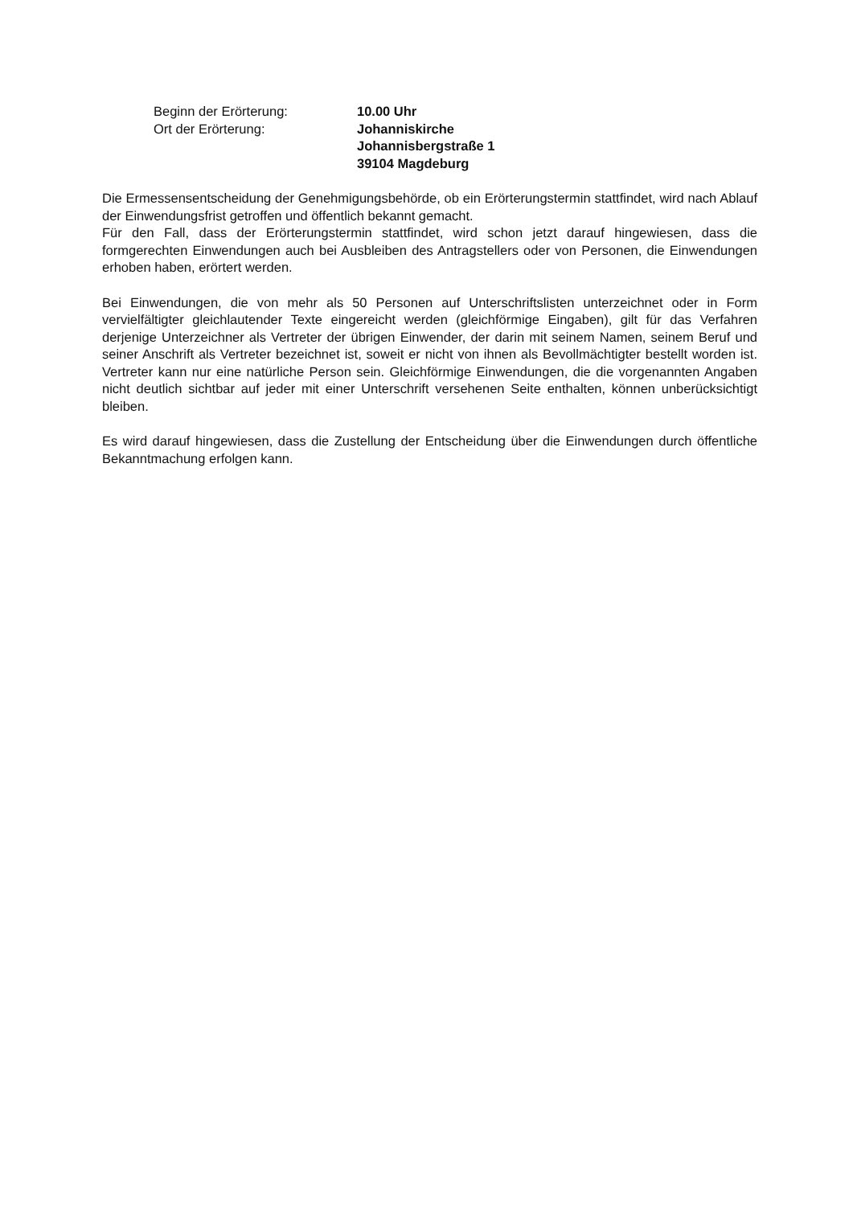Beginn der Erörterung:
10.00 Uhr
Ort der Erörterung:
Johanniskirche
Johannisbergstraße 1
39104 Magdeburg
Die Ermessensentscheidung der Genehmigungsbehörde, ob ein Erörterungstermin stattfindet, wird nach Ablauf der Einwendungsfrist getroffen und öffentlich bekannt gemacht.
Für den Fall, dass der Erörterungstermin stattfindet, wird schon jetzt darauf hingewiesen, dass die formgerechten Einwendungen auch bei Ausbleiben des Antragstellers oder von Personen, die Einwendungen erhoben haben, erörtert werden.
Bei Einwendungen, die von mehr als 50 Personen auf Unterschriftslisten unterzeichnet oder in Form vervielfältigter gleichlautender Texte eingereicht werden (gleichförmige Eingaben), gilt für das Verfahren derjenige Unterzeichner als Vertreter der übrigen Einwender, der darin mit seinem Namen, seinem Beruf und seiner Anschrift als Vertreter bezeichnet ist, soweit er nicht von ihnen als Bevollmächtigter bestellt worden ist. Vertreter kann nur eine natürliche Person sein. Gleichförmige Einwendungen, die die vorgenannten Angaben nicht deutlich sichtbar auf jeder mit einer Unterschrift versehenen Seite enthalten, können unberücksichtigt bleiben.
Es wird darauf hingewiesen, dass die Zustellung der Entscheidung über die Einwendungen durch öffentliche Bekanntmachung erfolgen kann.